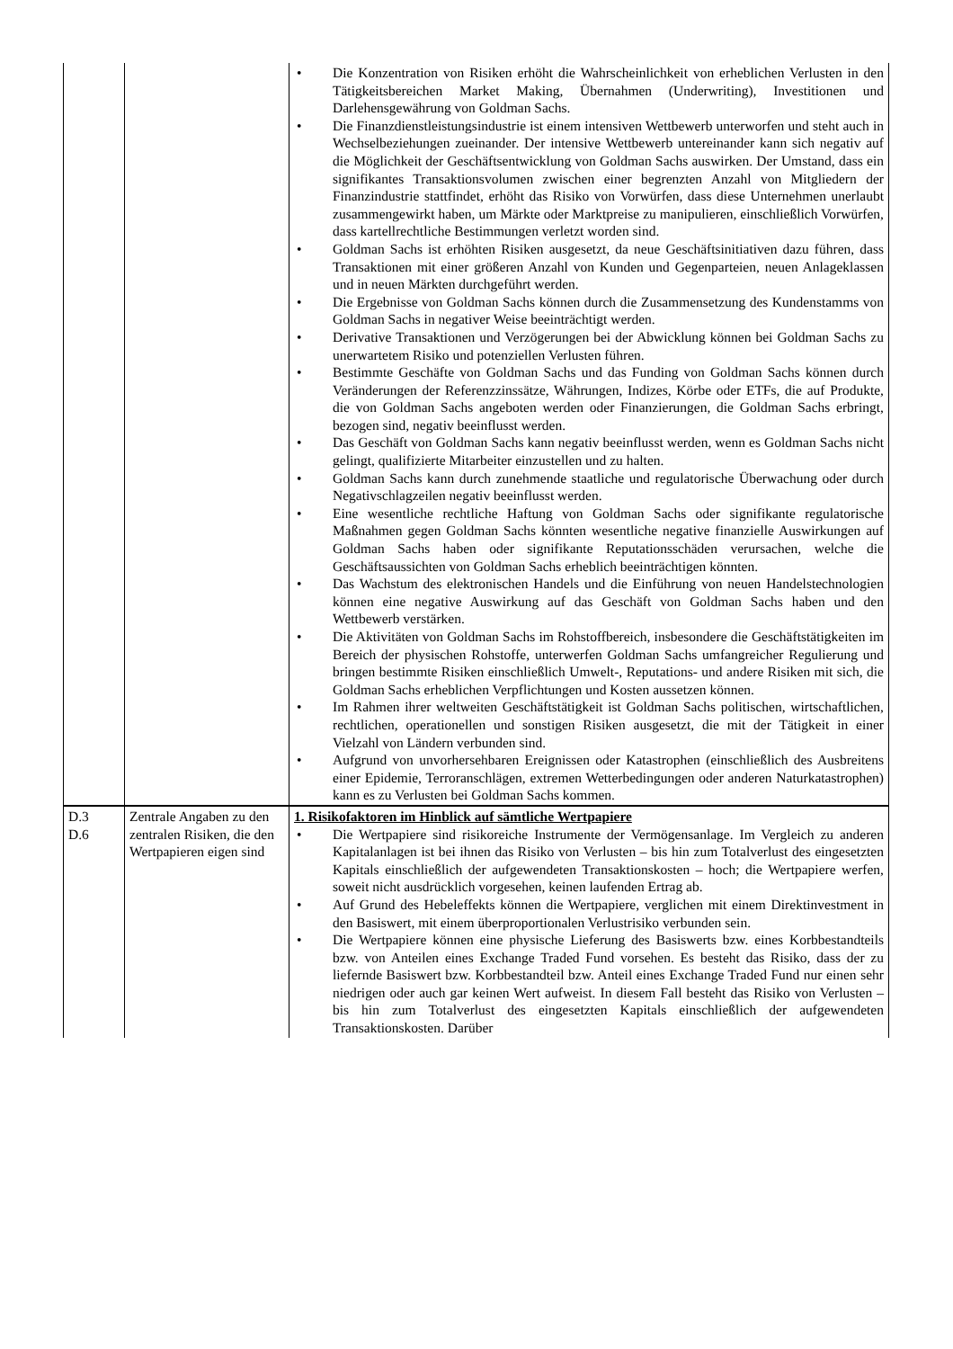| | | • Die Konzentration von Risiken erhöht die Wahrscheinlichkeit von erheblichen Verlusten in den Tätigkeitsbereichen Market Making, Übernahmen (Underwriting), Investitionen und Darlehensgewährung von Goldman Sachs. • Die Finanzdienstleistungsindustrie ist einem intensiven Wettbewerb unterworfen und steht auch in Wechselbeziehungen zueinander. Der intensive Wettbewerb untereinander kann sich negativ auf die Möglichkeit der Geschäftsentwicklung von Goldman Sachs auswirken. Der Umstand, dass ein signifikantes Transaktionsvolumen zwischen einer begrenzten Anzahl von Mitgliedern der Finanzindustrie stattfindet, erhöht das Risiko von Vorwürfen, dass diese Unternehmen unerlaubt zusammengewirkt haben, um Märkte oder Marktpreise zu manipulieren, einschließlich Vorwürfen, dass kartellrechtliche Bestimmungen verletzt worden sind. • Goldman Sachs ist erhöhten Risiken ausgesetzt, da neue Geschäftsinitiativen dazu führen, dass Transaktionen mit einer größeren Anzahl von Kunden und Gegenparteien, neuen Anlageklassen und in neuen Märkten durchgeführt werden. • Die Ergebnisse von Goldman Sachs können durch die Zusammensetzung des Kundenstamms von Goldman Sachs in negativer Weise beeinträchtigt werden. • Derivative Transaktionen und Verzögerungen bei der Abwicklung können bei Goldman Sachs zu unerwartetem Risiko und potenziellen Verlusten führen. • Bestimmte Geschäfte von Goldman Sachs und das Funding von Goldman Sachs können durch Veränderungen der Referenzzinssätze, Währungen, Indizes, Körbe oder ETFs, die auf Produkte, die von Goldman Sachs angeboten werden oder Finanzierungen, die Goldman Sachs erbringt, bezogen sind, negativ beeinflusst werden. • Das Geschäft von Goldman Sachs kann negativ beeinflusst werden, wenn es Goldman Sachs nicht gelingt, qualifizierte Mitarbeiter einzustellen und zu halten. • Goldman Sachs kann durch zunehmende staatliche und regulatorische Überwachung oder durch Negativschlagzeilen negativ beeinflusst werden. • Eine wesentliche rechtliche Haftung von Goldman Sachs oder signifikante regulatorische Maßnahmen gegen Goldman Sachs könnten wesentliche negative finanzielle Auswirkungen auf Goldman Sachs haben oder signifikante Reputationsschäden verursachen, welche die Geschäftsaussichten von Goldman Sachs erheblich beeinträchtigen könnten. • Das Wachstum des elektronischen Handels und die Einführung von neuen Handelstechnologien können eine negative Auswirkung auf das Geschäft von Goldman Sachs haben und den Wettbewerb verstärken. • Die Aktivitäten von Goldman Sachs im Rohstoffbereich, insbesondere die Geschäftstätigkeiten im Bereich der physischen Rohstoffe, unterwerfen Goldman Sachs umfangreicher Regulierung und bringen bestimmte Risiken einschließlich Umwelt-, Reputations- und andere Risiken mit sich, die Goldman Sachs erheblichen Verpflichtungen und Kosten aussetzen können. • Im Rahmen ihrer weltweiten Geschäftstätigkeit ist Goldman Sachs politischen, wirtschaftlichen, rechtlichen, operationellen und sonstigen Risiken ausgesetzt, die mit der Tätigkeit in einer Vielzahl von Ländern verbunden sind. • Aufgrund von unvorhersehbaren Ereignissen oder Katastrophen (einschließlich des Ausbreitens einer Epidemie, Terroranschlägen, extremen Wetterbedingungen oder anderen Naturkatastrophen) kann es zu Verlusten bei Goldman Sachs kommen. |
| D.3 D.6 | Zentrale Angaben zu den zentralen Risiken, die den Wertpapieren eigen sind | 1. Risikofaktoren im Hinblick auf sämtliche Wertpapiere • Die Wertpapiere sind risikoreiche Instrumente der Vermögensanlage. Im Vergleich zu anderen Kapitalanlagen ist bei ihnen das Risiko von Verlusten – bis hin zum Totalverlust des eingesetzten Kapitals einschließlich der aufgewendeten Transaktionskosten – hoch; die Wertpapiere werfen, soweit nicht ausdrücklich vorgesehen, keinen laufenden Ertrag ab. • Auf Grund des Hebeleffekts können die Wertpapiere, verglichen mit einem Direktinvestment in den Basiswert, mit einem überproportionalen Verlustrisiko verbunden sein. • Die Wertpapiere können eine physische Lieferung des Basiswerts bzw. eines Korbbestandteils bzw. von Anteilen eines Exchange Traded Fund vorsehen. Es besteht das Risiko, dass der zu liefernde Basiswert bzw. Korbbestandteil bzw. Anteil eines Exchange Traded Fund nur einen sehr niedrigen oder auch gar keinen Wert aufweist. In diesem Fall besteht das Risiko von Verlusten – bis hin zum Totalverlust des eingesetzten Kapitals einschließlich der aufgewendeten Transaktionskosten. Darüber |